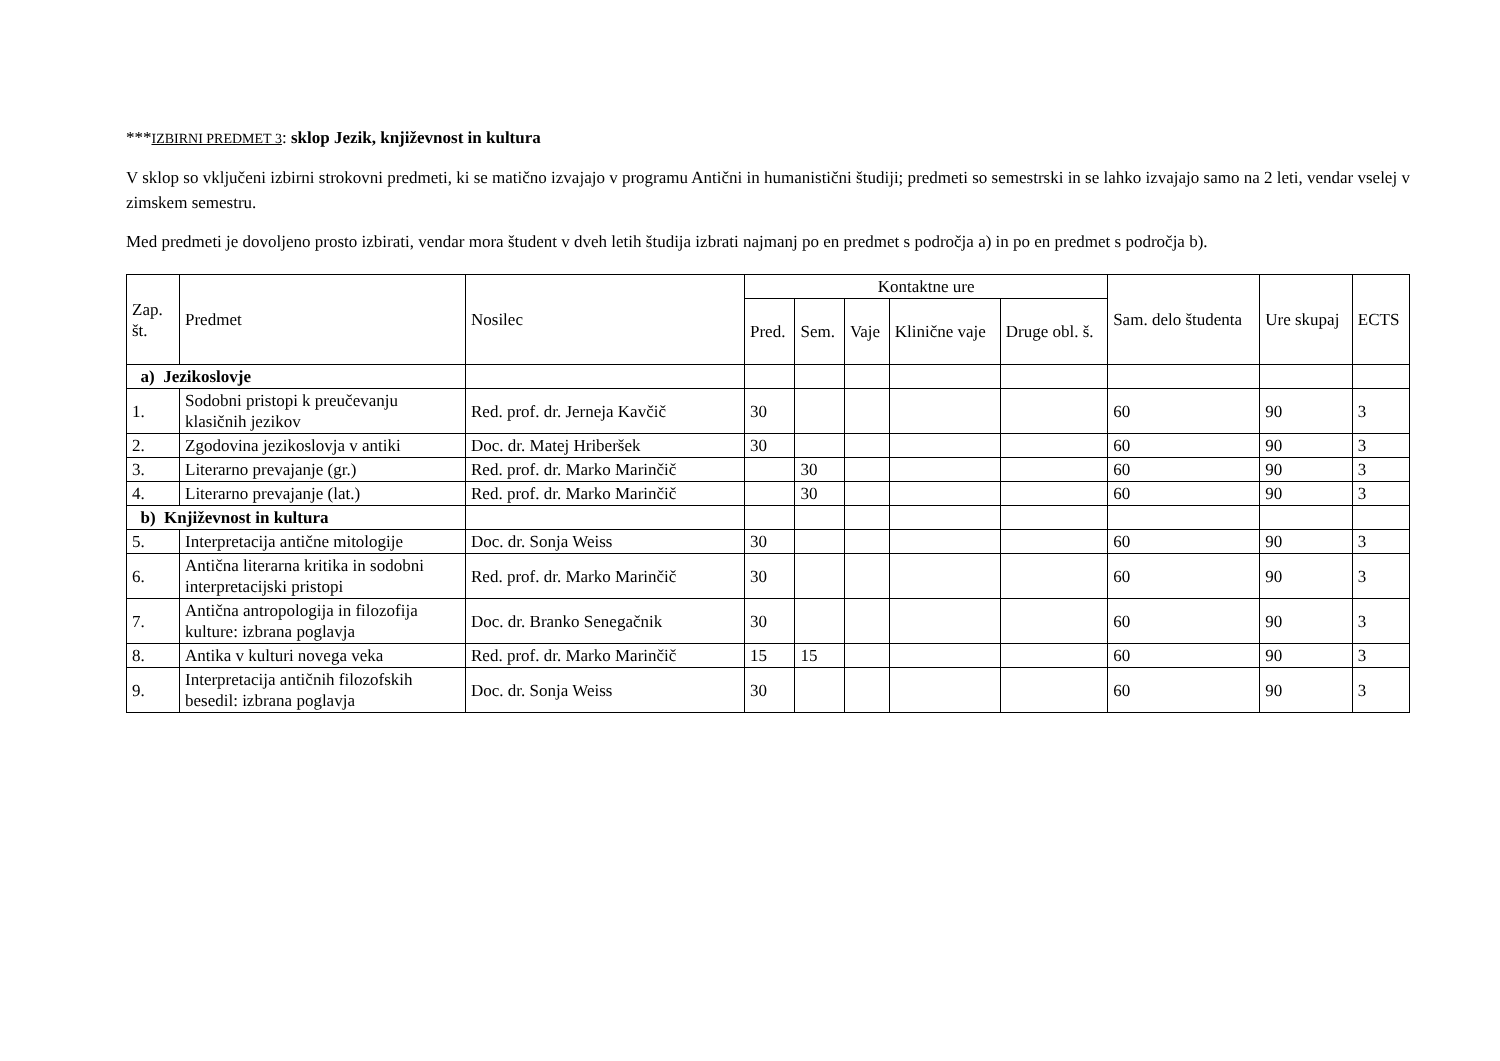***IZBIRNI PREDMET 3: sklop Jezik, književnost in kultura
V sklop so vključeni izbirni strokovni predmeti, ki se matično izvajajo v programu Antični in humanistični študiji; predmeti so semestrski in se lahko izvajajo samo na 2 leti, vendar vselej v zimskem semestru.
Med predmeti je dovoljeno prosto izbirati, vendar mora študent v dveh letih študija izbrati najmanj po en predmet s področja a) in po en predmet s področja b).
| Zap. št. | Predmet | Nosilec | Kontaktne ure | | | | | Sam. delo študenta | Ure skupaj | ECTS |
| --- | --- | --- | --- | --- | --- | --- | --- | --- | --- | --- |
| | | | Pred. | Sem. | Vaje | Klinične vaje | Druge obl. š. | | | |
| a) Jezikoslovje | | | | | | | | | | |
| 1. | Sodobni pristopi k preučevanju klasičnih jezikov | Red. prof. dr. Jerneja Kavčič | 30 | | | | | 60 | 90 | 3 |
| 2. | Zgodovina jezikoslovja v antiki | Doc. dr. Matej Hriberšek | 30 | | | | | 60 | 90 | 3 |
| 3. | Literarno prevajanje (gr.) | Red. prof. dr. Marko Marinčič | | 30 | | | | 60 | 90 | 3 |
| 4. | Literarno prevajanje (lat.) | Red. prof. dr. Marko Marinčič | | 30 | | | | 60 | 90 | 3 |
| b) Književnost in kultura | | | | | | | | | | |
| 5. | Interpretacija antične mitologije | Doc. dr. Sonja Weiss | 30 | | | | | 60 | 90 | 3 |
| 6. | Antična literarna kritika in sodobni interpretacijski pristopi | Red. prof. dr. Marko Marinčič | 30 | | | | | 60 | 90 | 3 |
| 7. | Antična antropologija in filozofija kulture: izbrana poglavja | Doc. dr. Branko Senegačnik | 30 | | | | | 60 | 90 | 3 |
| 8. | Antika v kulturi novega veka | Red. prof. dr. Marko Marinčič | 15 | 15 | | | | 60 | 90 | 3 |
| 9. | Interpretacija antičnih filozofskih besedil: izbrana poglavja | Doc. dr. Sonja Weiss | 30 | | | | | 60 | 90 | 3 |